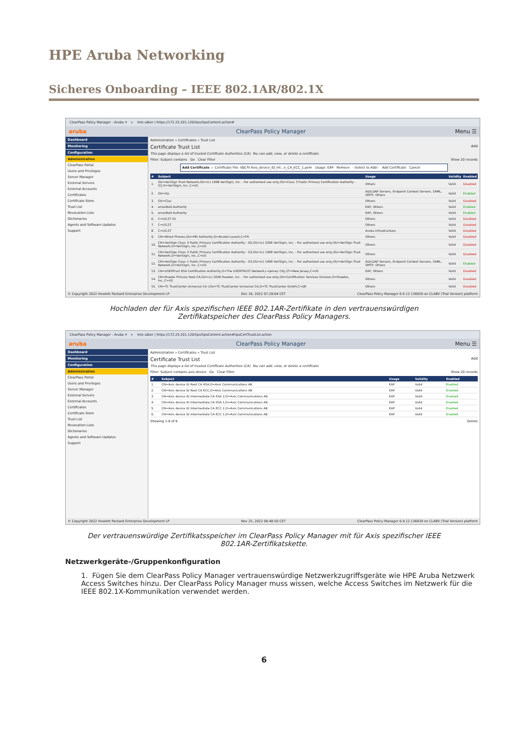HPE Aruba Networking
Sicheres Onboarding – IEEE 802.1AR/802.1X
ClearPass Policy Manager - Aruba ✕ + Inte säker | https://172.25.201.120/tips/tipsContent.action#
aruba ClearPass Policy Manager Menu ☰
Dashboard
Monitoring
Configuration
Administration
ClearPass Portal
Users and Privileges
Server Manager
External Servers
External Accounts
Certificates
Certificate Store
Trust List
Revocation Lists
Dictionaries
Agents and Software Updates
Support
Administration » Certificates » Trust List
Certificate Trust List Add
This page displays a list of trusted Certificate Authorities (CA). You can add, view, or delete a certificate.
Filter: Subject contains Go Clear Filter Show 20 records
Add Certificate — Certificate File: Välj fil Axis_device_ID_Int...e_CA_ECC_1.pem Usage: EAP Remove --Select to Add-- Add Certificate Cancel
| # | Subject | Usage | Validity | Enabled |
| --- | --- | --- | --- | --- |
| 1. | OU=VeriSign Trust Network,OU=(c) 1998 VeriSign\, Inc. - For authorized use only,OU=Class 3 Public Primary Certification Authority - G2,O=VeriSign\, Inc.,C=US | Others | Valid | Disabled |
| 2. | OU=Go | AD/LDAP Servers, Endpoint Context Servers, SAML, SMTP, Others | Valid | Enabled |
| 3. | OU=Clas | Others | Valid | Disabled |
| 4. | emailAdd Authority | EAP, Others | Valid | Enabled |
| 5. | emailAdd Authority | EAP, Others | Valid | Enabled |
| 6. | C=US,ST 01 | Others | Valid | Disabled |
| 7. | C=US,ST | Others | Valid | Disabled |
| 8. | C=US,ST | Aruba Infrastructure | Valid | Disabled |
| 9. | CN=Wired Phones,OU=PKI Authority,O=Alcatel-Lucent,C=FR | Others | Valid | Disabled |
| 10. | CN=VeriSign Class 3 Public Primary Certification Authority - G5,OU=(c) 2006 VeriSign\, Inc. - For authorized use only,OU=VeriSign Trust Network,O=VeriSign\, Inc.,C=US | Others | Valid | Disabled |
| 11. | CN=VeriSign Class 3 Public Primary Certification Authority - G3,OU=(c) 1999 VeriSign\, Inc. - For authorized use only,OU=VeriSign Trust Network,O=VeriSign\, Inc.,C=US | Others | Valid | Disabled |
| 12. | CN=VeriSign Class 1 Public Primary Certification Authority - G3,OU=(c) 1999 VeriSign\, Inc. - For authorized use only,OU=VeriSign Trust Network,O=VeriSign\, Inc.,C=US | AD/LDAP Servers, Endpoint Context Servers, SAML, SMTP, Others | Valid | Enabled |
| 13. | CN=USERTrust RSA Certification Authority,O=The USERTRUST Network,L=Jersey City,ST=New Jersey,C=US | EAP, Others | Valid | Disabled |
| 14. | CN=thawte Primary Root CA,OU=(c) 2006 thawte\, Inc. - For authorized use only,OU=Certification Services Division,O=thawte\, Inc.,C=US | Others | Valid | Disabled |
| 15. | CN=TC TrustCenter Universal CA I,OU=TC TrustCenter Universal CA,O=TC TrustCenter GmbH,C=DE | Others | Valid | Disabled |
© Copyright 2022 Hewlett Packard Enterprise Development LP Dec 16, 2022 07:28:04 CET ClearPass Policy Manager 6.9.12.136929 on CLABV (Trial Version) platform
Hochladen der für Axis spezifischen IEEE 802.1AR-Zertifikate in den vertrauenswürdigen Zertifikatspeicher des ClearPass Policy Managers.
ClearPass Policy Manager - Aruba ✕ + Inte säker | https://172.25.201.120/tips/tipsContent.action#tipsCertTrustList.action
aruba ClearPass Policy Manager Menu ☰
Dashboard
Monitoring
Configuration
Administration
ClearPass Portal
Users and Privileges
Server Manager
External Servers
External Accounts
Certificates
Certificate Store
Trust List
Revocation Lists
Dictionaries
Agents and Software Updates
Support
Administration » Certificates » Trust List
Certificate Trust List Add
This page displays a list of trusted Certificate Authorities (CA). You can add, view, or delete a certificate.
Filter: Subject contains axis device Go Clear Filter Show 20 records
| # | Subject | Usage | Validity | Enabled |
| --- | --- | --- | --- | --- |
| 1. | CN=Axis device ID Root CA RSA,O=Axis Communications AB | EAP | Valid | Enabled |
| 2. | CN=Axis device ID Root CA ECC,O=Axis Communications AB | EAP | Valid | Enabled |
| 3. | CN=Axis device ID Intermediate CA RSA 2,O=Axis Communications AB | EAP | Valid | Enabled |
| 4. | CN=Axis device ID Intermediate CA RSA 1,O=Axis Communications AB | EAP | Valid | Enabled |
| 5. | CN=Axis device ID Intermediate CA ECC 2,O=Axis Communications AB | EAP | Valid | Enabled |
| 6. | CN=Axis device ID Intermediate CA ECC 1,O=Axis Communications AB | EAP | Valid | Enabled |
Showing 1-6 of 6 Delete
© Copyright 2022 Hewlett Packard Enterprise Development LP Nov 25, 2022 08:48:50 CET ClearPass Policy Manager 6.9.12.136929 on CLABV (Trial Version) platform
Der vertrauenswürdige Zertifikatsspeicher im ClearPass Policy Manager mit für Axis spezifischer IEEE 802.1AR-Zertifikatskette.
Netzwerkgeräte-/Gruppenkonfiguration
1. Fügen Sie dem ClearPass Policy Manager vertrauenswürdige Netzwerkzugriffsgeräte wie HPE Aruba Netzwerk Access Switches hinzu. Der ClearPass Policy Manager muss wissen, welche Access Switches im Netzwerk für die IEEE 802.1X-Kommunikation verwendet werden.
6